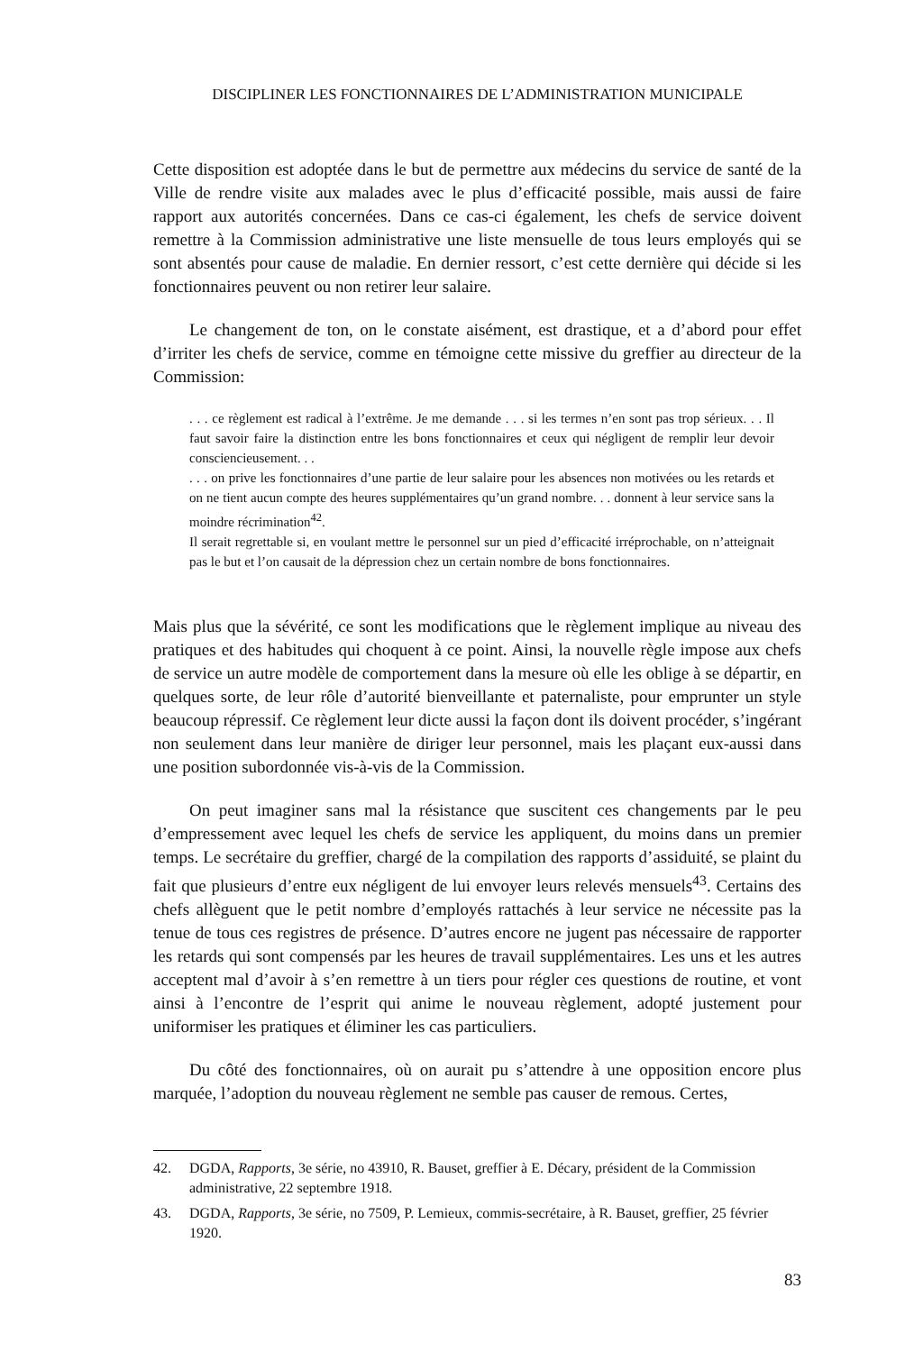DISCIPLINER LES FONCTIONNAIRES DE L’ADMINISTRATION MUNICIPALE
Cette disposition est adoptée dans le but de permettre aux médecins du service de santé de la Ville de rendre visite aux malades avec le plus d’efficacité possible, mais aussi de faire rapport aux autorités concernées. Dans ce cas-ci également, les chefs de service doivent remettre à la Commission administrative une liste mensuelle de tous leurs employés qui se sont absentés pour cause de maladie. En dernier ressort, c’est cette dernière qui décide si les fonctionnaires peuvent ou non retirer leur salaire.
Le changement de ton, on le constate aisément, est drastique, et a d’abord pour effet d’irriter les chefs de service, comme en témoigne cette missive du greffier au directeur de la Commission:
. . . ce règlement est radical à l’extrême. Je me demande . . . si les termes n’en sont pas trop sérieux. . . Il faut savoir faire la distinction entre les bons fonctionnaires et ceux qui négligent de remplir leur devoir consciencieusement. . .
. . . on prive les fonctionnaires d’une partie de leur salaire pour les absences non motivées ou les retards et on ne tient aucun compte des heures supplémentaires qu’un grand nombre. . . donnent à leur service sans la moindre récrimination<sup>42</sup>.
Il serait regrettable si, en voulant mettre le personnel sur un pied d’efficacité irréprochable, on n’atteignait pas le but et l’on causait de la dépression chez un certain nombre de bons fonctionnaires.
Mais plus que la sévérité, ce sont les modifications que le règlement implique au niveau des pratiques et des habitudes qui choquent à ce point. Ainsi, la nouvelle règle impose aux chefs de service un autre modèle de comportement dans la mesure où elle les oblige à se départir, en quelques sorte, de leur rôle d’autorité bienveillante et paternaliste, pour emprunter un style beaucoup répressif. Ce règlement leur dicte aussi la façon dont ils doivent procéder, s’ingérant non seulement dans leur manière de diriger leur personnel, mais les plaçant eux-aussi dans une position subordonnée vis-à-vis de la Commission.
On peut imaginer sans mal la résistance que suscitent ces changements par le peu d’empressement avec lequel les chefs de service les appliquent, du moins dans un premier temps. Le secrétaire du greffier, chargé de la compilation des rapports d’assiduité, se plaint du fait que plusieurs d’entre eux négligent de lui envoyer leurs relevés mensuels<sup>43</sup>. Certains des chefs allèguent que le petit nombre d’employés rattachés à leur service ne nécessite pas la tenue de tous ces registres de présence. D’autres encore ne jugent pas nécessaire de rapporter les retards qui sont compensés par les heures de travail supplémentaires. Les uns et les autres acceptent mal d’avoir à s’en remettre à un tiers pour régler ces questions de routine, et vont ainsi à l’encontre de l’esprit qui anime le nouveau règlement, adopté justement pour uniformiser les pratiques et éliminer les cas particuliers.
Du côté des fonctionnaires, où on aurait pu s’attendre à une opposition encore plus marquée, l’adoption du nouveau règlement ne semble pas causer de remous. Certes,
42. DGDA, Rapports, 3e série, no 43910, R. Bauset, greffier à E. Décary, président de la Commission administrative, 22 septembre 1918.
43. DGDA, Rapports, 3e série, no 7509, P. Lemieux, commis-secrétaire, à R. Bauset, greffier, 25 février 1920.
83